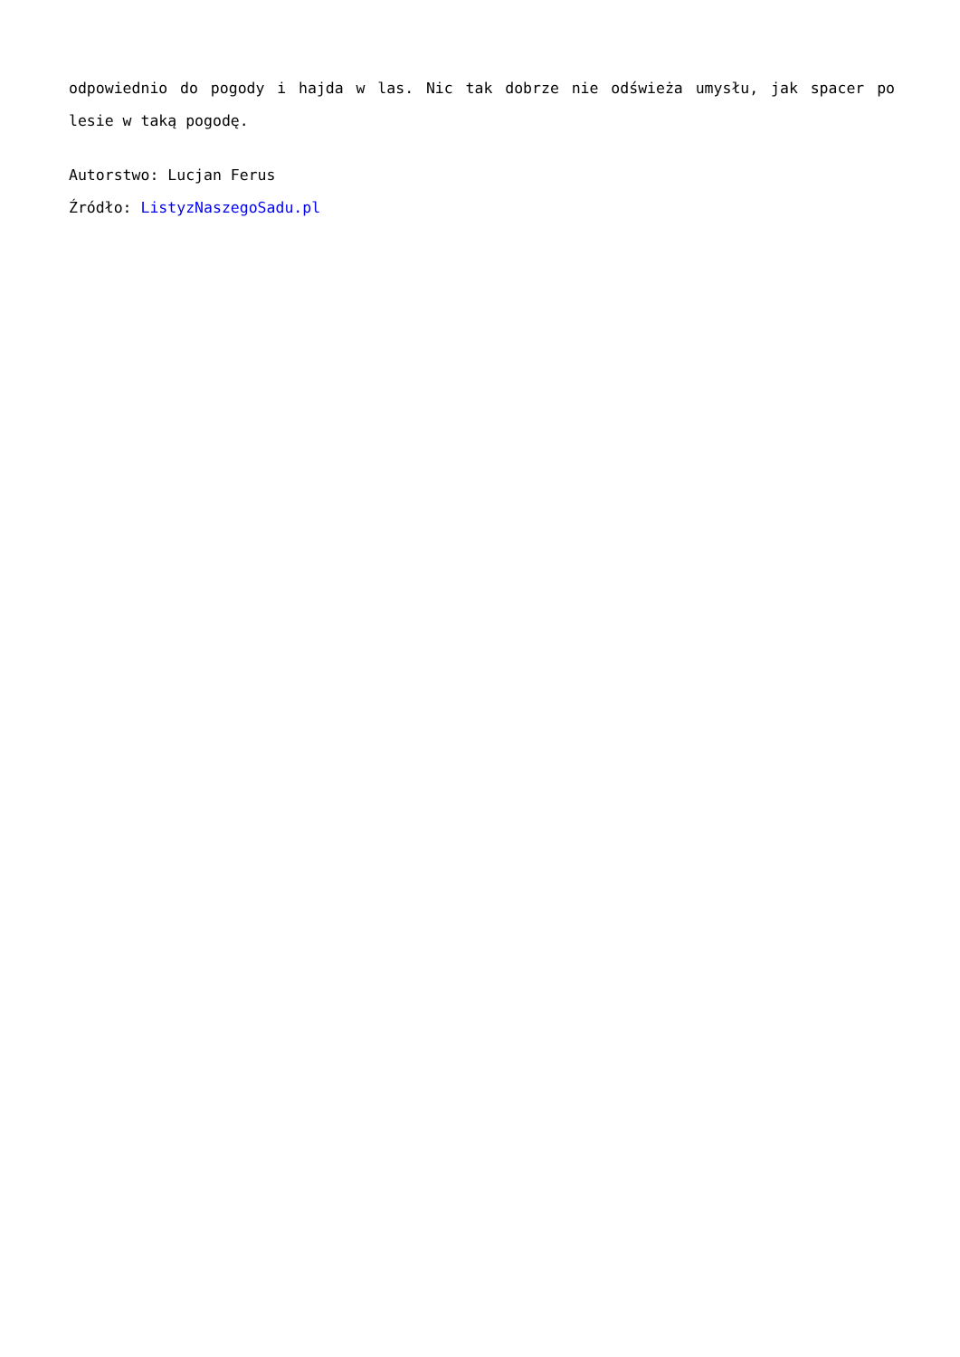odpowiednio do pogody i hajda w las. Nic tak dobrze nie odświeża umysłu, jak spacer po lesie w taką pogodę.
Autorstwo: Lucjan Ferus
Źródło: ListyzNaszegoSadu.pl